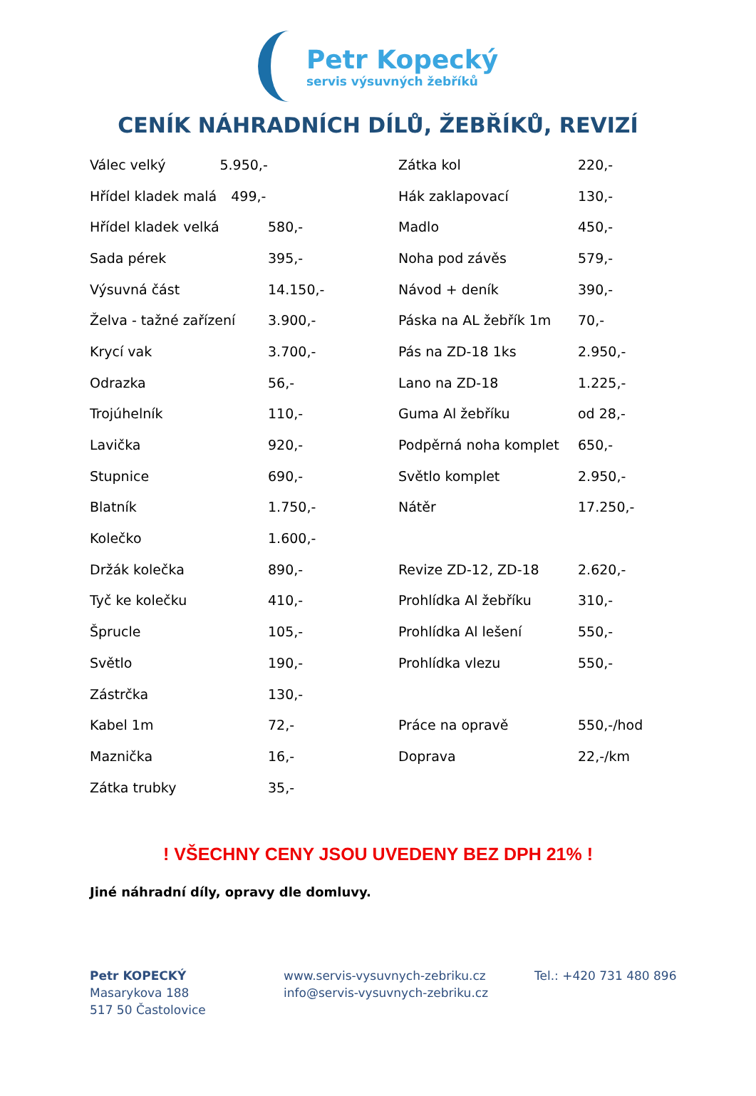Petr Kopecký
servis výsuvných žebříků
CENÍK NÁHRADNÍCH DÍLŮ, ŽEBŘÍKŮ, REVIZÍ
| Válec velký 5.950,- | | Zátka kol | 220,- |
| Hřídel kladek malá 499,- | | Hák zaklapovací | 130,- |
| Hřídel kladek velká | 580,- | Madlo | 450,- |
| Sada pérek | 395,- | Noha pod závěs | 579,- |
| Výsuvná část | 14.150,- | Návod + deník | 390,- |
| Želva - tažné zařízení | 3.900,- | Páska na AL žebřík 1m | 70,- |
| Krycí vak | 3.700,- | Pás na ZD-18 1ks | 2.950,- |
| Odrazka | 56,- | Lano na ZD-18 | 1.225,- |
| Trojúhelník | 110,- | Guma Al žebříku | od 28,- |
| Lavička | 920,- | Podpěrná noha komplet | 650,- |
| Stupnice | 690,- | Světlo komplet | 2.950,- |
| Blatník | 1.750,- | Nátěr | 17.250,- |
| Kolečko | 1.600,- | | |
| Držák kolečka | 890,- | Revize ZD-12, ZD-18 | 2.620,- |
| Tyč ke kolečku | 410,- | Prohlídka Al žebříku | 310,- |
| Šprucle | 105,- | Prohlídka Al lešení | 550,- |
| Světlo | 190,- | Prohlídka vlezu | 550,- |
| Zástrčka | 130,- | | |
| Kabel 1m | 72,- | Práce na opravě | 550,-/hod |
| Maznička | 16,- | Doprava | 22,-/km |
| Zátka trubky | 35,- | | |
! VŠECHNY CENY JSOU UVEDENY BEZ DPH 21% !
Jiné náhradní díly, opravy dle domluvy.
Petr KOPECKÝ
Masarykova 188
517 50 Častolovice
www.servis-vysuvnych-zebriku.cz
info@servis-vysuvnych-zebriku.cz
Tel.: +420 731 480 896